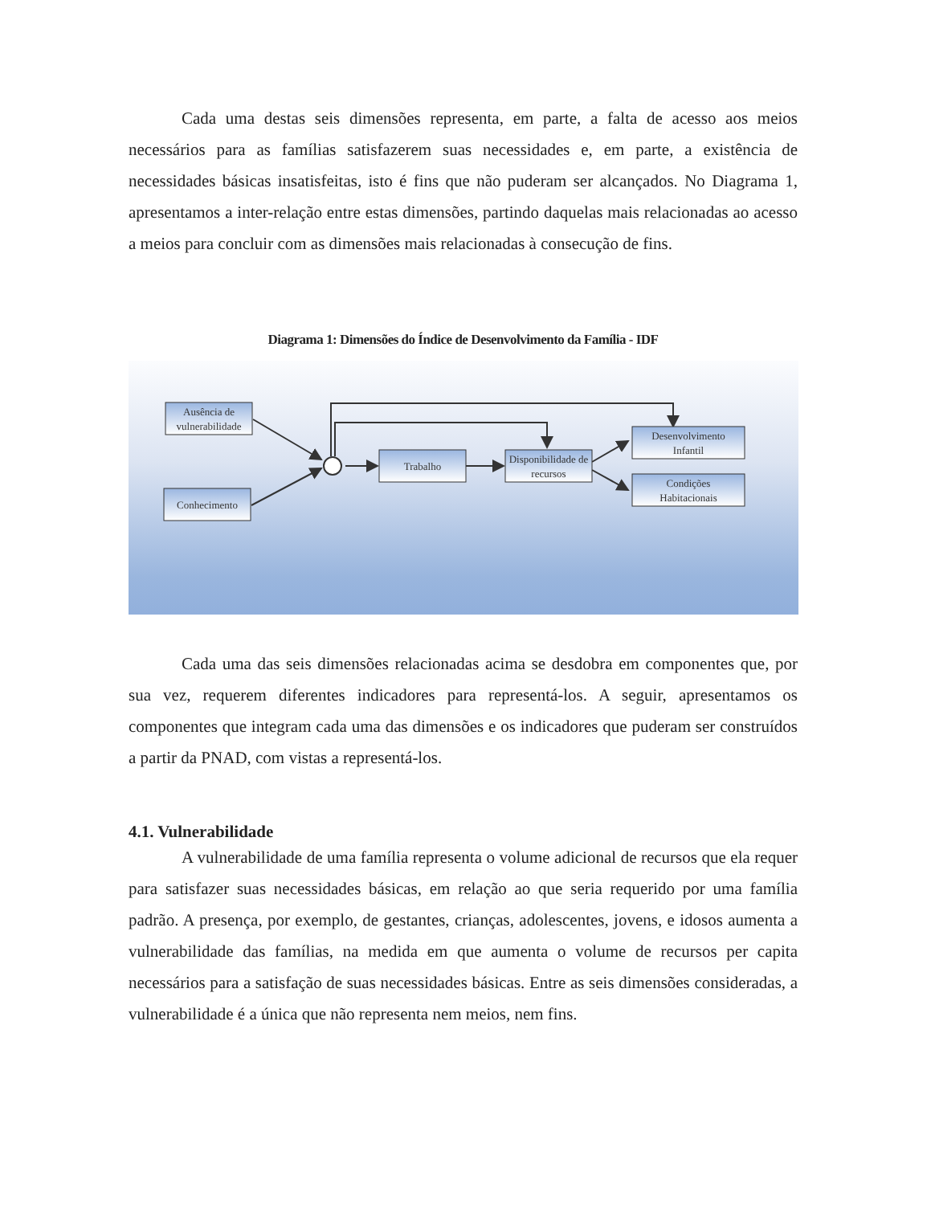Cada uma destas seis dimensões representa, em parte, a falta de acesso aos meios necessários para as famílias satisfazerem suas necessidades e, em parte, a existência de necessidades básicas insatisfeitas, isto é fins que não puderam ser alcançados. No Diagrama 1, apresentamos a inter-relação entre estas dimensões, partindo daquelas mais relacionadas ao acesso a meios para concluir com as dimensões mais relacionadas à consecução de fins.
Diagrama 1: Dimensões do Índice de Desenvolvimento da Família - IDF
Ausência de
vulnerabilidade
Conhecimento
Trabalho
Disponibilidade de
recursos
Desenvolvimento
Infantil
Condições
Habitacionais
Cada uma das seis dimensões relacionadas acima se desdobra em componentes que, por sua vez, requerem diferentes indicadores para representá-los. A seguir, apresentamos os componentes que integram cada uma das dimensões e os indicadores que puderam ser construídos a partir da PNAD, com vistas a representá-los.
4.1. Vulnerabilidade
A vulnerabilidade de uma família representa o volume adicional de recursos que ela requer para satisfazer suas necessidades básicas, em relação ao que seria requerido por uma família padrão. A presença, por exemplo, de gestantes, crianças, adolescentes, jovens, e idosos aumenta a vulnerabilidade das famílias, na medida em que aumenta o volume de recursos per capita necessários para a satisfação de suas necessidades básicas. Entre as seis dimensões consideradas, a vulnerabilidade é a única que não representa nem meios, nem fins.